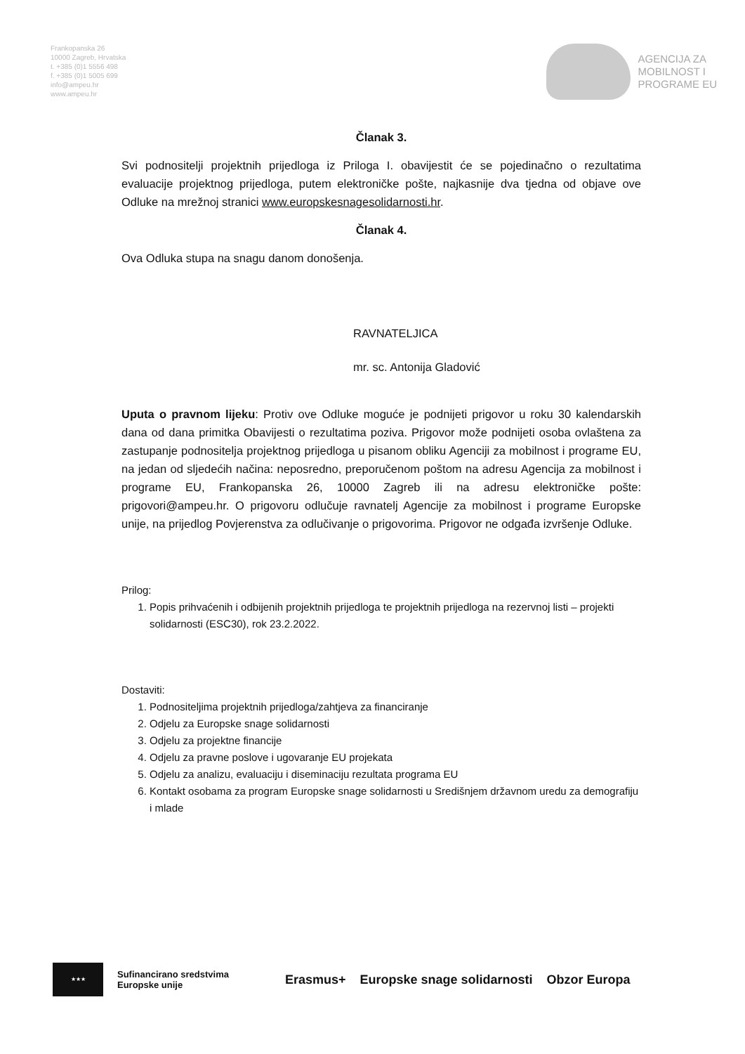Frankopanska 26
10000 Zagreb, Hrvatska
t. +385 (0)1 5556 498
f. +385 (0)1 5005 699
info@ampeu.hr
www.ampeu.hr
AGENCIJA ZA
MOBILNOST I
PROGRAME EU
Članak 3.
Svi podnositelji projektnih prijedloga iz Priloga I. obavijestit će se pojedinačno o rezultatima evaluacije projektnog prijedloga, putem elektroničke pošte, najkasnije dva tjedna od objave ove Odluke na mrežnoj stranici www.europskesnagesolidarnosti.hr.
Članak 4.
Ova Odluka stupa na snagu danom donošenja.
RAVNATELJICA
mr. sc. Antonija Gladović
Uputa o pravnom lijeku: Protiv ove Odluke moguće je podnijeti prigovor u roku 30 kalendarskih dana od dana primitka Obavijesti o rezultatima poziva. Prigovor može podnijeti osoba ovlaštena za zastupanje podnositelja projektnog prijedloga u pisanom obliku Agenciji za mobilnost i programe EU, na jedan od sljedećih načina: neposredno, preporučenom poštom na adresu Agencija za mobilnost i programe EU, Frankopanska 26, 10000 Zagreb ili na adresu elektroničke pošte: prigovori@ampeu.hr. O prigovoru odlučuje ravnatelj Agencije za mobilnost i programe Europske unije, na prijedlog Povjerenstva za odlučivanje o prigovorima. Prigovor ne odgađa izvršenje Odluke.
Prilog:
1. Popis prihvaćenih i odbijenih projektnih prijedloga te projektnih prijedloga na rezervnoj listi – projekti solidarnosti (ESC30), rok 23.2.2022.
Dostaviti:
1. Podnositeljima projektnih prijedloga/zahtjeva za financiranje
2. Odjelu za Europske snage solidarnosti
3. Odjelu za projektne financije
4. Odjelu za pravne poslove i ugovaranje EU projekata
5. Odjelu za analizu, evaluaciju i diseminaciju rezultata programa EU
6. Kontakt osobama za program Europske snage solidarnosti u Središnjem državnom uredu za demografiju i mlade
★★★
Sufinancirano sredstvima
Europske unije
Erasmus+ Europske snage solidarnosti Obzor Europa